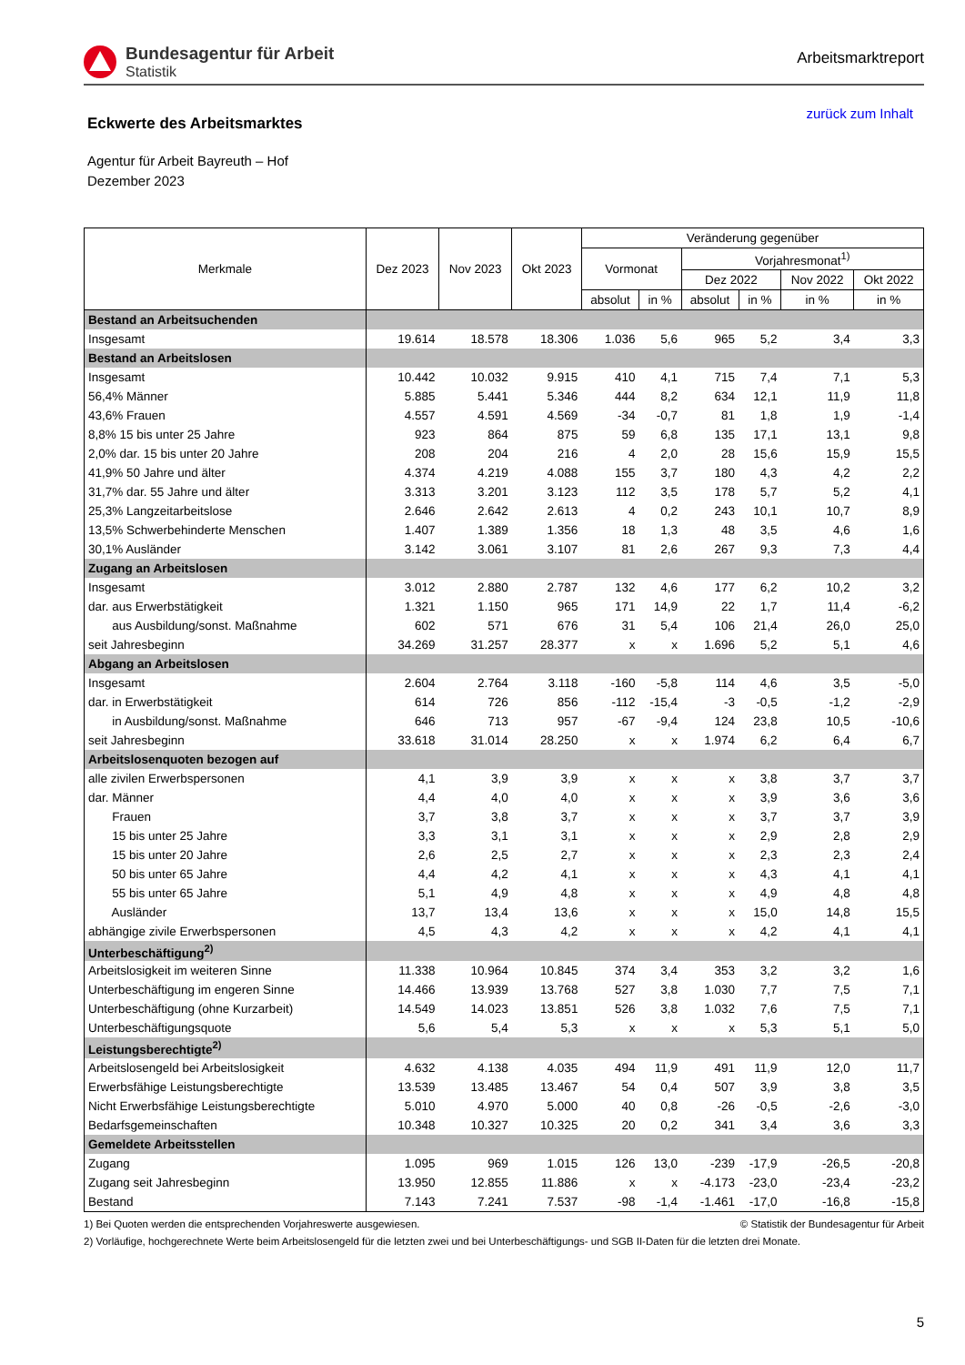Bundesagentur für Arbeit
Statistik
Arbeitsmarktreport
Eckwerte des Arbeitsmarktes
zurück zum Inhalt
Agentur für Arbeit Bayreuth – Hof
Dezember 2023
| Merkmale | Dez 2023 | Nov 2023 | Okt 2023 | Veränderung gegenüber | | | | | |
| --- | --- | --- | --- | --- | --- | --- | --- | --- | --- |
| | | | | Vormonat | | Vorjahresmonat<sup>1)</sup> | | | |
| | | | | | | Dez 2022 | | Nov 2022 | Okt 2022 |
| | | | | absolut | in % | absolut | in % | in % | in % |
| Bestand an Arbeitsuchenden | | | | | | | | | |
| Insgesamt | 19.614 | 18.578 | 18.306 | 1.036 | 5,6 | 965 | 5,2 | 3,4 | 3,3 |
| Bestand an Arbeitslosen | | | | | | | | | |
| Insgesamt | 10.442 | 10.032 | 9.915 | 410 | 4,1 | 715 | 7,4 | 7,1 | 5,3 |
| 56,4% Männer | 5.885 | 5.441 | 5.346 | 444 | 8,2 | 634 | 12,1 | 11,9 | 11,8 |
| 43,6% Frauen | 4.557 | 4.591 | 4.569 | -34 | -0,7 | 81 | 1,8 | 1,9 | -1,4 |
| 8,8% 15 bis unter 25 Jahre | 923 | 864 | 875 | 59 | 6,8 | 135 | 17,1 | 13,1 | 9,8 |
| 2,0% dar. 15 bis unter 20 Jahre | 208 | 204 | 216 | 4 | 2,0 | 28 | 15,6 | 15,9 | 15,5 |
| 41,9% 50 Jahre und älter | 4.374 | 4.219 | 4.088 | 155 | 3,7 | 180 | 4,3 | 4,2 | 2,2 |
| 31,7% dar. 55 Jahre und älter | 3.313 | 3.201 | 3.123 | 112 | 3,5 | 178 | 5,7 | 5,2 | 4,1 |
| 25,3% Langzeitarbeitslose | 2.646 | 2.642 | 2.613 | 4 | 0,2 | 243 | 10,1 | 10,7 | 8,9 |
| 13,5% Schwerbehinderte Menschen | 1.407 | 1.389 | 1.356 | 18 | 1,3 | 48 | 3,5 | 4,6 | 1,6 |
| 30,1% Ausländer | 3.142 | 3.061 | 3.107 | 81 | 2,6 | 267 | 9,3 | 7,3 | 4,4 |
| Zugang an Arbeitslosen | | | | | | | | | |
| Insgesamt | 3.012 | 2.880 | 2.787 | 132 | 4,6 | 177 | 6,2 | 10,2 | 3,2 |
| dar. aus Erwerbstätigkeit | 1.321 | 1.150 | 965 | 171 | 14,9 | 22 | 1,7 | 11,4 | -6,2 |
| aus Ausbildung/sonst. Maßnahme | 602 | 571 | 676 | 31 | 5,4 | 106 | 21,4 | 26,0 | 25,0 |
| seit Jahresbeginn | 34.269 | 31.257 | 28.377 | x | x | 1.696 | 5,2 | 5,1 | 4,6 |
| Abgang an Arbeitslosen | | | | | | | | | |
| Insgesamt | 2.604 | 2.764 | 3.118 | -160 | -5,8 | 114 | 4,6 | 3,5 | -5,0 |
| dar. in Erwerbstätigkeit | 614 | 726 | 856 | -112 | -15,4 | -3 | -0,5 | -1,2 | -2,9 |
| in Ausbildung/sonst. Maßnahme | 646 | 713 | 957 | -67 | -9,4 | 124 | 23,8 | 10,5 | -10,6 |
| seit Jahresbeginn | 33.618 | 31.014 | 28.250 | x | x | 1.974 | 6,2 | 6,4 | 6,7 |
| Arbeitslosenquoten bezogen auf | | | | | | | | | |
| alle zivilen Erwerbspersonen | 4,1 | 3,9 | 3,9 | x | x | x | 3,8 | 3,7 | 3,7 |
| dar. Männer | 4,4 | 4,0 | 4,0 | x | x | x | 3,9 | 3,6 | 3,6 |
| Frauen | 3,7 | 3,8 | 3,7 | x | x | x | 3,7 | 3,7 | 3,9 |
| 15 bis unter 25 Jahre | 3,3 | 3,1 | 3,1 | x | x | x | 2,9 | 2,8 | 2,9 |
| 15 bis unter 20 Jahre | 2,6 | 2,5 | 2,7 | x | x | x | 2,3 | 2,3 | 2,4 |
| 50 bis unter 65 Jahre | 4,4 | 4,2 | 4,1 | x | x | x | 4,3 | 4,1 | 4,1 |
| 55 bis unter 65 Jahre | 5,1 | 4,9 | 4,8 | x | x | x | 4,9 | 4,8 | 4,8 |
| Ausländer | 13,7 | 13,4 | 13,6 | x | x | x | 15,0 | 14,8 | 15,5 |
| abhängige zivile Erwerbspersonen | 4,5 | 4,3 | 4,2 | x | x | x | 4,2 | 4,1 | 4,1 |
| Unterbeschäftigung<sup>2)</sup> | | | | | | | | | |
| Arbeitslosigkeit im weiteren Sinne | 11.338 | 10.964 | 10.845 | 374 | 3,4 | 353 | 3,2 | 3,2 | 1,6 |
| Unterbeschäftigung im engeren Sinne | 14.466 | 13.939 | 13.768 | 527 | 3,8 | 1.030 | 7,7 | 7,5 | 7,1 |
| Unterbeschäftigung (ohne Kurzarbeit) | 14.549 | 14.023 | 13.851 | 526 | 3,8 | 1.032 | 7,6 | 7,5 | 7,1 |
| Unterbeschäftigungsquote | 5,6 | 5,4 | 5,3 | x | x | x | 5,3 | 5,1 | 5,0 |
| Leistungsberechtigte<sup>2)</sup> | | | | | | | | | |
| Arbeitslosengeld bei Arbeitslosigkeit | 4.632 | 4.138 | 4.035 | 494 | 11,9 | 491 | 11,9 | 12,0 | 11,7 |
| Erwerbsfähige Leistungsberechtigte | 13.539 | 13.485 | 13.467 | 54 | 0,4 | 507 | 3,9 | 3,8 | 3,5 |
| Nicht Erwerbsfähige Leistungsberechtigte | 5.010 | 4.970 | 5.000 | 40 | 0,8 | -26 | -0,5 | -2,6 | -3,0 |
| Bedarfsgemeinschaften | 10.348 | 10.327 | 10.325 | 20 | 0,2 | 341 | 3,4 | 3,6 | 3,3 |
| Gemeldete Arbeitsstellen | | | | | | | | | |
| Zugang | 1.095 | 969 | 1.015 | 126 | 13,0 | -239 | -17,9 | -26,5 | -20,8 |
| Zugang seit Jahresbeginn | 13.950 | 12.855 | 11.886 | x | x | -4.173 | -23,0 | -23,4 | -23,2 |
| Bestand | 7.143 | 7.241 | 7.537 | -98 | -1,4 | -1.461 | -17,0 | -16,8 | -15,8 |
1) Bei Quoten werden die entsprechenden Vorjahreswerte ausgewiesen. © Statistik der Bundesagentur für Arbeit
2) Vorläufige, hochgerechnete Werte beim Arbeitslosengeld für die letzten zwei und bei Unterbeschäftigungs- und SGB II-Daten für die letzten drei Monate.
5